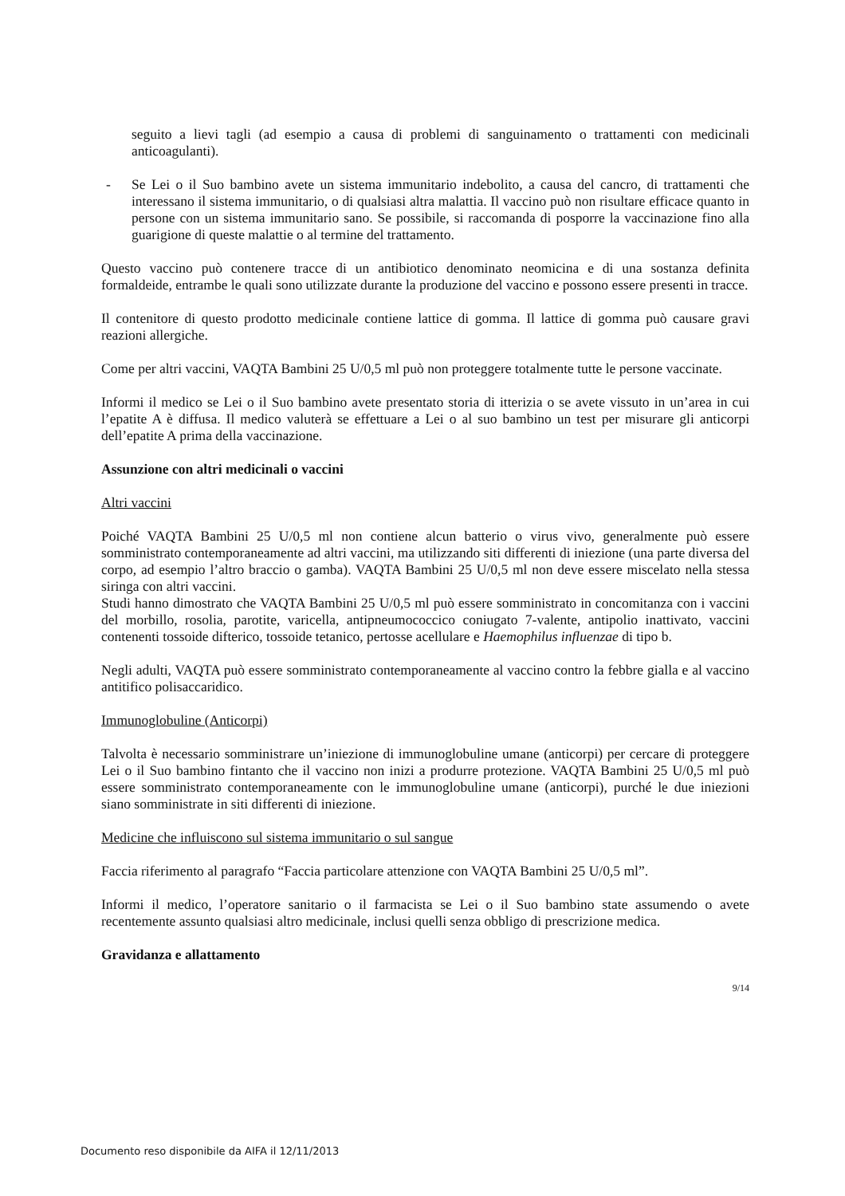seguito a lievi tagli (ad esempio a causa di problemi di sanguinamento o trattamenti con medicinali anticoagulanti).
- Se Lei o il Suo bambino avete un sistema immunitario indebolito, a causa del cancro, di trattamenti che interessano il sistema immunitario, o di qualsiasi altra malattia. Il vaccino può non risultare efficace quanto in persone con un sistema immunitario sano. Se possibile, si raccomanda di posporre la vaccinazione fino alla guarigione di queste malattie o al termine del trattamento.
Questo vaccino può contenere tracce di un antibiotico denominato neomicina e di una sostanza definita formaldeide, entrambe le quali sono utilizzate durante la produzione del vaccino e possono essere presenti in tracce.
Il contenitore di questo prodotto medicinale contiene lattice di gomma. Il lattice di gomma può causare gravi reazioni allergiche.
Come per altri vaccini, VAQTA Bambini 25 U/0,5 ml può non proteggere totalmente tutte le persone vaccinate.
Informi il medico se Lei o il Suo bambino avete presentato storia di itterizia o se avete vissuto in un’area in cui l’epatite A è diffusa. Il medico valuterà se effettuare a Lei o al suo bambino un test per misurare gli anticorpi dell’epatite A prima della vaccinazione.
Assunzione con altri medicinali o vaccini
Altri vaccini
Poiché VAQTA Bambini 25 U/0,5 ml non contiene alcun batterio o virus vivo, generalmente può essere somministrato contemporaneamente ad altri vaccini, ma utilizzando siti differenti di iniezione (una parte diversa del corpo, ad esempio l’altro braccio o gamba). VAQTA Bambini 25 U/0,5 ml non deve essere miscelato nella stessa siringa con altri vaccini.
Studi hanno dimostrato che VAQTA Bambini 25 U/0,5 ml può essere somministrato in concomitanza con i vaccini del morbillo, rosolia, parotite, varicella, antipneumococcico coniugato 7-valente, antipolio inattivato, vaccini contenenti tossoide difterico, tossoide tetanico, pertosse acellulare e Haemophilus influenzae di tipo b.
Negli adulti, VAQTA può essere somministrato contemporaneamente al vaccino contro la febbre gialla e al vaccino antitifico polisaccaridico.
Immunoglobuline (Anticorpi)
Talvolta è necessario somministrare un’iniezione di immunoglobuline umane (anticorpi) per cercare di proteggere Lei o il Suo bambino fintanto che il vaccino non inizi a produrre protezione. VAQTA Bambini 25 U/0,5 ml può essere somministrato contemporaneamente con le immunoglobuline umane (anticorpi), purché le due iniezioni siano somministrate in siti differenti di iniezione.
Medicine che influiscono sul sistema immunitario o sul sangue
Faccia riferimento al paragrafo “Faccia particolare attenzione con VAQTA Bambini 25 U/0,5 ml”.
Informi il medico, l’operatore sanitario o il farmacista se Lei o il Suo bambino state assumendo o avete recentemente assunto qualsiasi altro medicinale, inclusi quelli senza obbligo di prescrizione medica.
Gravidanza e allattamento
9/14
Documento reso disponibile da AIFA il 12/11/2013